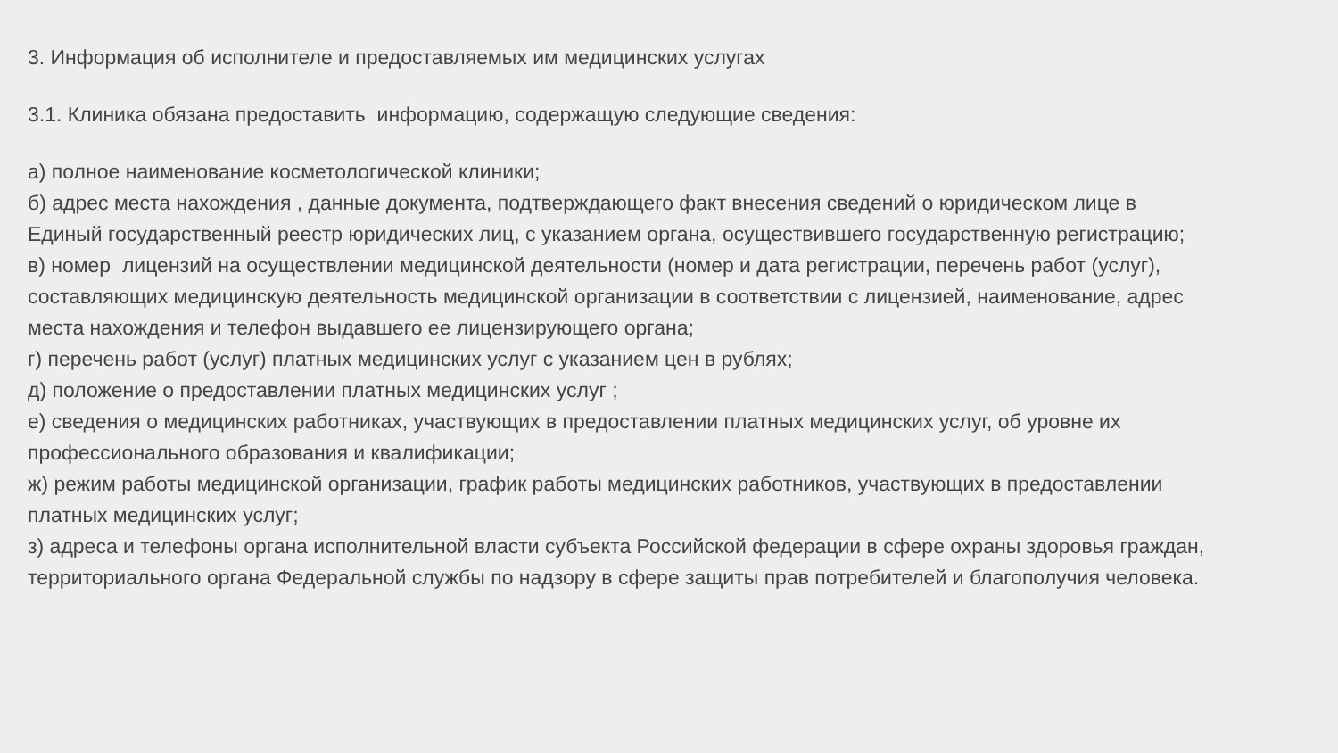3. Информация об исполнителе и предоставляемых им медицинских услугах
3.1. Клиника обязана предоставить информацию, содержащую следующие сведения:
а) полное наименование косметологической клиники;
б) адрес места нахождения , данные документа, подтверждающего факт внесения сведений о юридическом лице в Единый государственный реестр юридических лиц, с указанием органа, осуществившего государственную регистрацию;
в) номер лицензий на осуществлении медицинской деятельности (номер и дата регистрации, перечень работ (услуг), составляющих медицинскую деятельность медицинской организации в соответствии с лицензией, наименование, адрес места нахождения и телефон выдавшего ее лицензирующего органа;
г) перечень работ (услуг) платных медицинских услуг с указанием цен в рублях;
д) положение о предоставлении платных медицинских услуг ;
е) сведения о медицинских работниках, участвующих в предоставлении платных медицинских услуг, об уровне их профессионального образования и квалификации;
ж) режим работы медицинской организации, график работы медицинских работников, участвующих в предоставлении платных медицинских услуг;
з) адреса и телефоны органа исполнительной власти субъекта Российской федерации в сфере охраны здоровья граждан, территориального органа Федеральной службы по надзору в сфере защиты прав потребителей и благополучия человека.